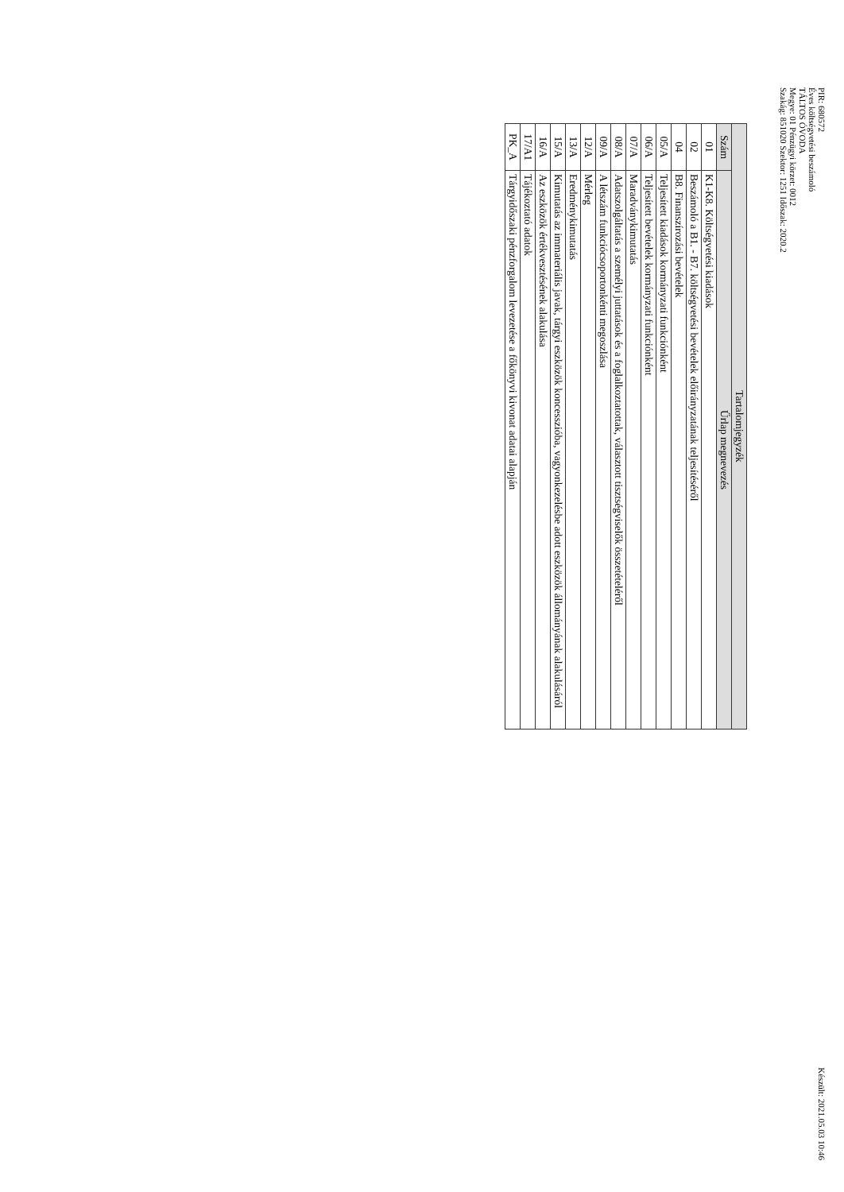PIR: 680572
Éves költségvetési beszámoló
TÁLTOS ÓVODA
Megye: 01 Pénzügyi körzet: 0012
Szakág: 851020 Szektor: 1251 Időszak: 2020.2
Készült: 2021.05.03 10:46
| Tartalomjegyzék | |
| --- | --- |
| Szám | Űrlap megnevezés |
| 01 | K1-K8. Költségvetési kiadások |
| 02 | Beszámoló a B1. - B7. költségvetési bevételek előirányzatának teljesítéséről |
| 04 | B8. Finanszírozási bevételek |
| 05/A | Teljesített kiadások kormányzati funkciónként |
| 06/A | Teljesített bevételek kormányzati funkciónként |
| 07/A | Maradványkimutatás |
| 08/A | Adatszolgáltatás a személyi juttatások és a foglalkoztatottak, választott tisztségviselők összetételéről |
| 09/A | A létszám funkciócsoportonkénti megoszlása |
| 12/A | Mérleg |
| 13/A | Eredménykimutatás |
| 15/A | Kimutatás az immateriális javak, tárgyi eszközök koncesszióba, vagyonkezelésbe adott eszközök állományának alakulásáról |
| 16/A | Az eszközök értékvesztésének alakulása |
| 17/A1 | Tájékoztató adatok |
| PK_A | Tárgyidőszaki pénzforgalom levezetése a főkönyvi kivonat adatai alapján |